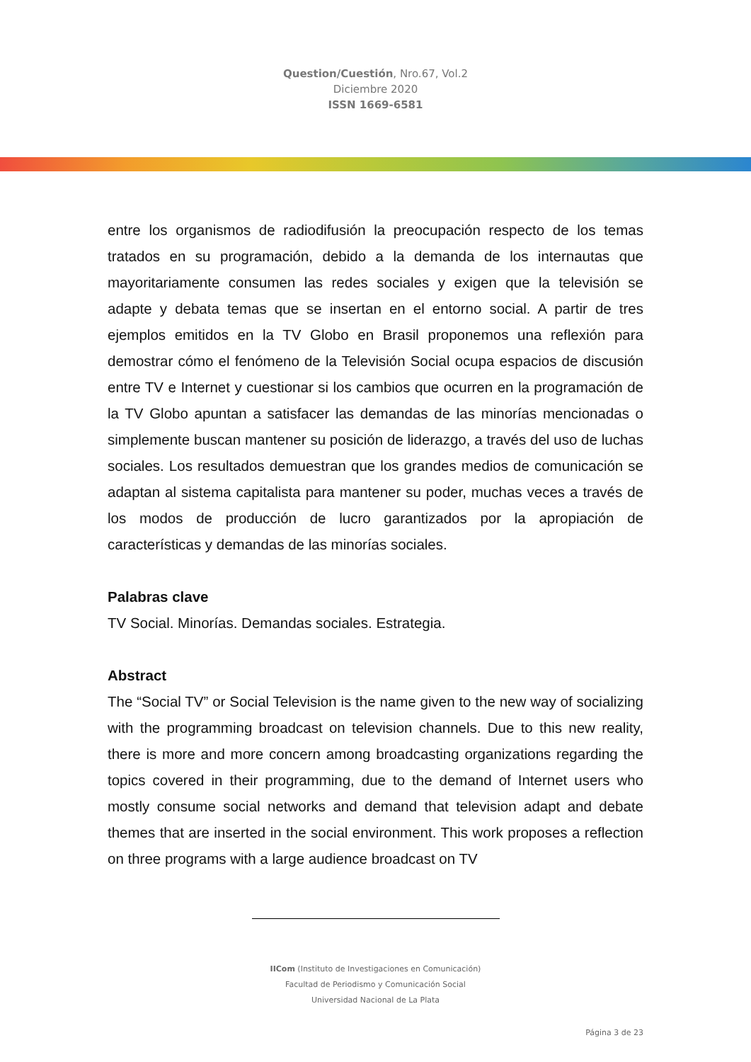Question/Cuestión, Nro.67, Vol.2
Diciembre 2020
ISSN 1669-6581
entre los organismos de radiodifusión la preocupación respecto de los temas tratados en su programación, debido a la demanda de los internautas que mayoritariamente consumen las redes sociales y exigen que la televisión se adapte y debata temas que se insertan en el entorno social. A partir de tres ejemplos emitidos en la TV Globo en Brasil proponemos una reflexión para demostrar cómo el fenómeno de la Televisión Social ocupa espacios de discusión entre TV e Internet y cuestionar si los cambios que ocurren en la programación de la TV Globo apuntan a satisfacer las demandas de las minorías mencionadas o simplemente buscan mantener su posición de liderazgo, a través del uso de luchas sociales. Los resultados demuestran que los grandes medios de comunicación se adaptan al sistema capitalista para mantener su poder, muchas veces a través de los modos de producción de lucro garantizados por la apropiación de características y demandas de las minorías sociales.
Palabras clave
TV Social. Minorías. Demandas sociales. Estrategia.
Abstract
The “Social TV” or Social Television is the name given to the new way of socializing with the programming broadcast on television channels. Due to this new reality, there is more and more concern among broadcasting organizations regarding the topics covered in their programming, due to the demand of Internet users who mostly consume social networks and demand that television adapt and debate themes that are inserted in the social environment. This work proposes a reflection on three programs with a large audience broadcast on TV
IICom (Instituto de Investigaciones en Comunicación)
Facultad de Periodismo y Comunicación Social
Universidad Nacional de La Plata
Página 3 de 23